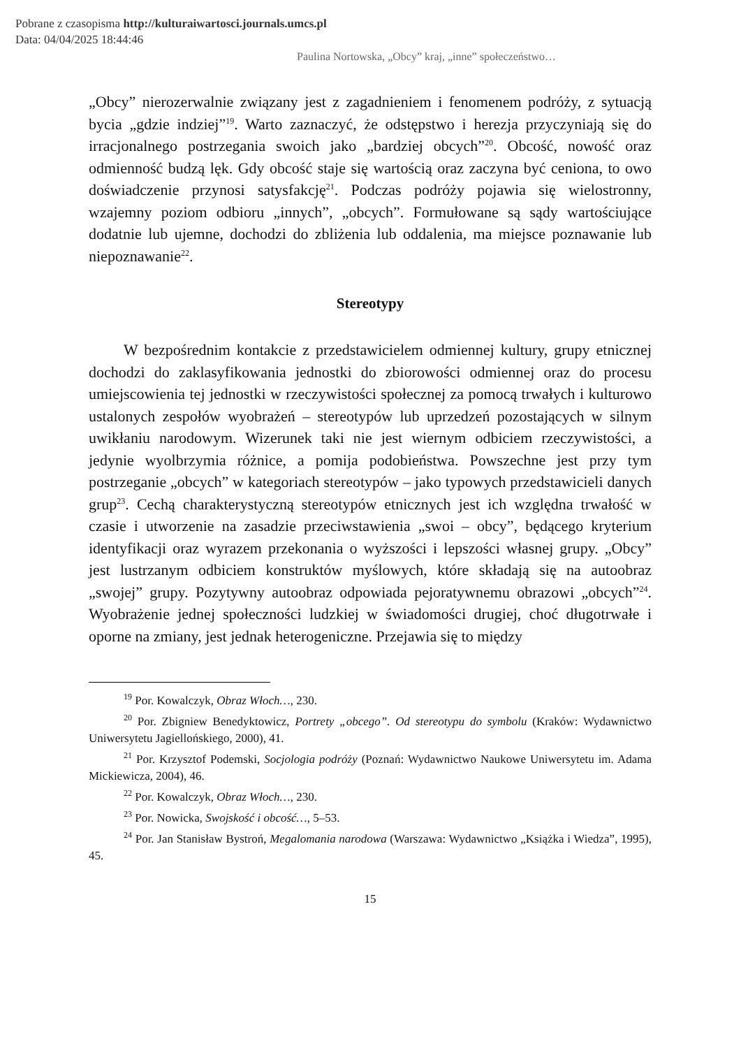Pobrane z czasopisma http://kulturaiwartosci.journals.umcs.pl
Data: 04/04/2025 18:44:46
Paulina Nortowska, „Obcy” kraj, „inne” społeczeństwo…
„Obcy” nierozerwalnie związany jest z zagadnieniem i fenomenem podróży, z sytuacją bycia „gdzie indziej”<sup>19</sup>. Warto zaznaczyć, że odstępstwo i herezja przyczyniają się do irracjonalnego postrzegania swoich jako „bardziej obcych”<sup>20</sup>. Obcość, nowość oraz odmienność budzą lęk. Gdy obcość staje się wartością oraz zaczyna być ceniona, to owo doświadczenie przynosi satysfakcję<sup>21</sup>. Podczas podróży pojawia się wielostronny, wzajemny poziom odbioru „innych”, „obcych”. Formułowane są sądy wartościujące dodatnie lub ujemne, dochodzi do zbliżenia lub oddalenia, ma miejsce poznawanie lub niepoznawanie<sup>22</sup>.
Stereotypy
W bezpośrednim kontakcie z przedstawicielem odmiennej kultury, grupy etnicznej dochodzi do zaklasyfikowania jednostki do zbiorowości odmiennej oraz do procesu umiejscowienia tej jednostki w rzeczywistości społecznej za pomocą trwałych i kulturowo ustalonych zespołów wyobrażeń – stereotypów lub uprzedzeń pozostających w silnym uwikłaniu narodowym. Wizerunek taki nie jest wiernym odbiciem rzeczywistości, a jedynie wyolbrzymia różnice, a pomija podobieństwa. Powszechne jest przy tym postrzeganie „obcych” w kategoriach stereotypów – jako typowych przedstawicieli danych grup<sup>23</sup>. Cechą charakterystyczną stereotypów etnicznych jest ich względna trwałość w czasie i utworzenie na zasadzie przeciwstawienia „swoi – obcy”, będącego kryterium identyfikacji oraz wyrazem przekonania o wyższości i lepszości własnej grupy. „Obcy” jest lustrzanym odbiciem konstruktów myślowych, które składają się na autoobraz „swojej” grupy. Pozytywny autoobraz odpowiada pejoratywnemu obrazowi „obcych”<sup>24</sup>. Wyobrażenie jednej społeczności ludzkiej w świadomości drugiej, choć długotrwałe i oporne na zmiany, jest jednak heterogeniczne. Przejawia się to między
<sup>19</sup> Por. Kowalczyk, Obraz Włoch…, 230.
<sup>20</sup> Por. Zbigniew Benedyktowicz, Portrety „obcego”. Od stereotypu do symbolu (Kraków: Wydawnictwo Uniwersytetu Jagiellońskiego, 2000), 41.
<sup>21</sup> Por. Krzysztof Podemski, Socjologia podróży (Poznań: Wydawnictwo Naukowe Uniwersytetu im. Adama Mickiewicza, 2004), 46.
<sup>22</sup> Por. Kowalczyk, Obraz Włoch…, 230.
<sup>23</sup> Por. Nowicka, Swojskość i obcość…, 5–53.
<sup>24</sup> Por. Jan Stanisław Bystroń, Megalomania narodowa (Warszawa: Wydawnictwo „Książka i Wiedza”, 1995), 45.
15